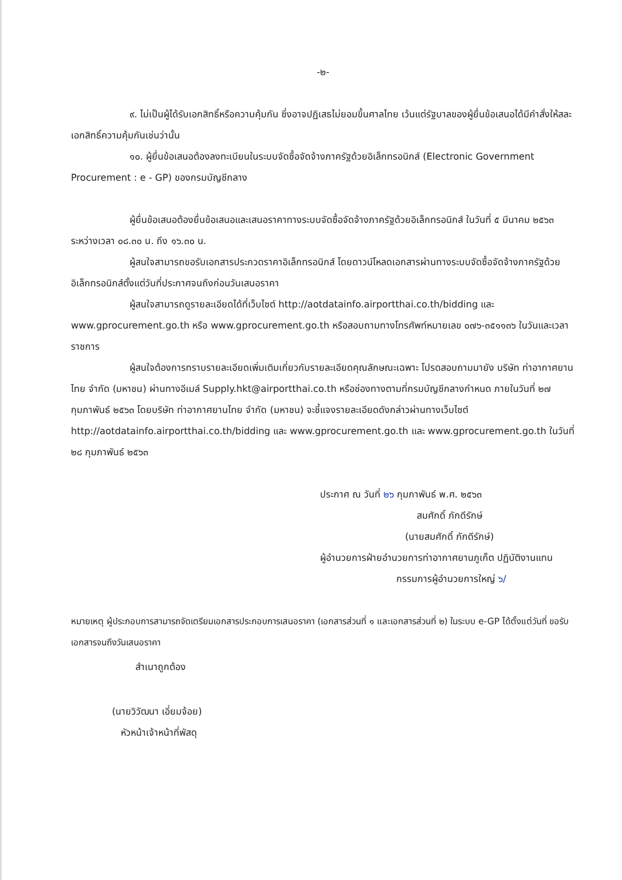-๒-
๙. ไม่เป็นผู้ได้รับเอกสิทธิ์หรือความคุ้มกัน ซึ่งอาจปฏิเสธไม่ยอมขึ้นศาลไทย เว้นแต่รัฐบาลของผู้ยื่นข้อเสนอได้มีคำสั่งให้สละเอกสิทธิ์ความคุ้มกันเช่นว่านั้น
๑๐. ผู้ยื่นข้อเสนอต้องลงทะเบียนในระบบจัดซื้อจัดจ้างภาครัฐด้วยอิเล็กทรอนิกส์ (Electronic Government Procurement : e - GP) ของกรมบัญชีกลาง
ผู้ยื่นข้อเสนอต้องยื่นข้อเสนอและเสนอราคาทางระบบจัดซื้อจัดจ้างภาครัฐด้วยอิเล็กทรอนิกส์ ในวันที่ ๕ มีนาคม ๒๕๖๓ ระหว่างเวลา ๐๘.๓๐ น. ถึง ๑๖.๓๐ น.
ผู้สนใจสามารถขอรับเอกสารประกวดราคาอิเล็กทรอนิกส์ โดยดาวน์โหลดเอกสารผ่านทางระบบจัดซื้อจัดจ้างภาครัฐด้วยอิเล็กทรอนิกส์ตั้งแต่วันที่ประกาศจนถึงก่อนวันเสนอราคา
ผู้สนใจสามารถดูรายละเอียดได้ที่เว็บไซต์ http://aotdatainfo.airportthai.co.th/bidding และ www.gprocurement.go.th หรือ www.gprocurement.go.th หรือสอบถามทางโทรศัพท์หมายเลข ๐๗๖-๓๕๑๑๓๖ ในวันและเวลาราชการ
ผู้สนใจต้องการทราบรายละเอียดเพิ่มเติมเกี่ยวกับรายละเอียดคุณลักษณะเฉพาะ โปรดสอบถามมายัง บริษัท ท่าอากาศยานไทย จำกัด (มหาชน) ผ่านทางอีเมล์ Supply.hkt@airportthai.co.th หรือช่องทางตามที่กรมบัญชีกลางกำหนด ภายในวันที่ ๒๗ กุมภาพันธ์ ๒๕๖๓ โดยบริษัท ท่าอากาศยานไทย จำกัด (มหาชน) จะชี้แจงรายละเอียดดังกล่าวผ่านทางเว็บไซต์ http://aotdatainfo.airportthai.co.th/bidding และ www.gprocurement.go.th และ www.gprocurement.go.th ในวันที่ ๒๘ กุมภาพันธ์ ๒๕๖๓
ประกาศ ณ วันที่ ๒๖ กุมภาพันธ์ พ.ศ. ๒๕๖๓
สมศักดิ์ ภักดีรักษ์
(นายสมศักดิ์ ภักดีรักษ์)
ผู้อำนวยการฝ่ายอำนวยการท่าอากาศยานภูเก็ต ปฏิบัติงานแทน
กรรมการผู้อำนวยการใหญ่ ๖/
หมายเหตุ ผู้ประกอบการสามารถจัดเตรียมเอกสารประกอบการเสนอราคา (เอกสารส่วนที่ ๑ และเอกสารส่วนที่ ๒) ในระบบ e-GP ได้ตั้งแต่วันที่ ขอรับเอกสารจนถึงวันเสนอราคา
สำเนาถูกต้อง
(นายวิวัฒนา เอี่ยมจ้อย)
หัวหน้าเจ้าหน้าที่พัสดุ